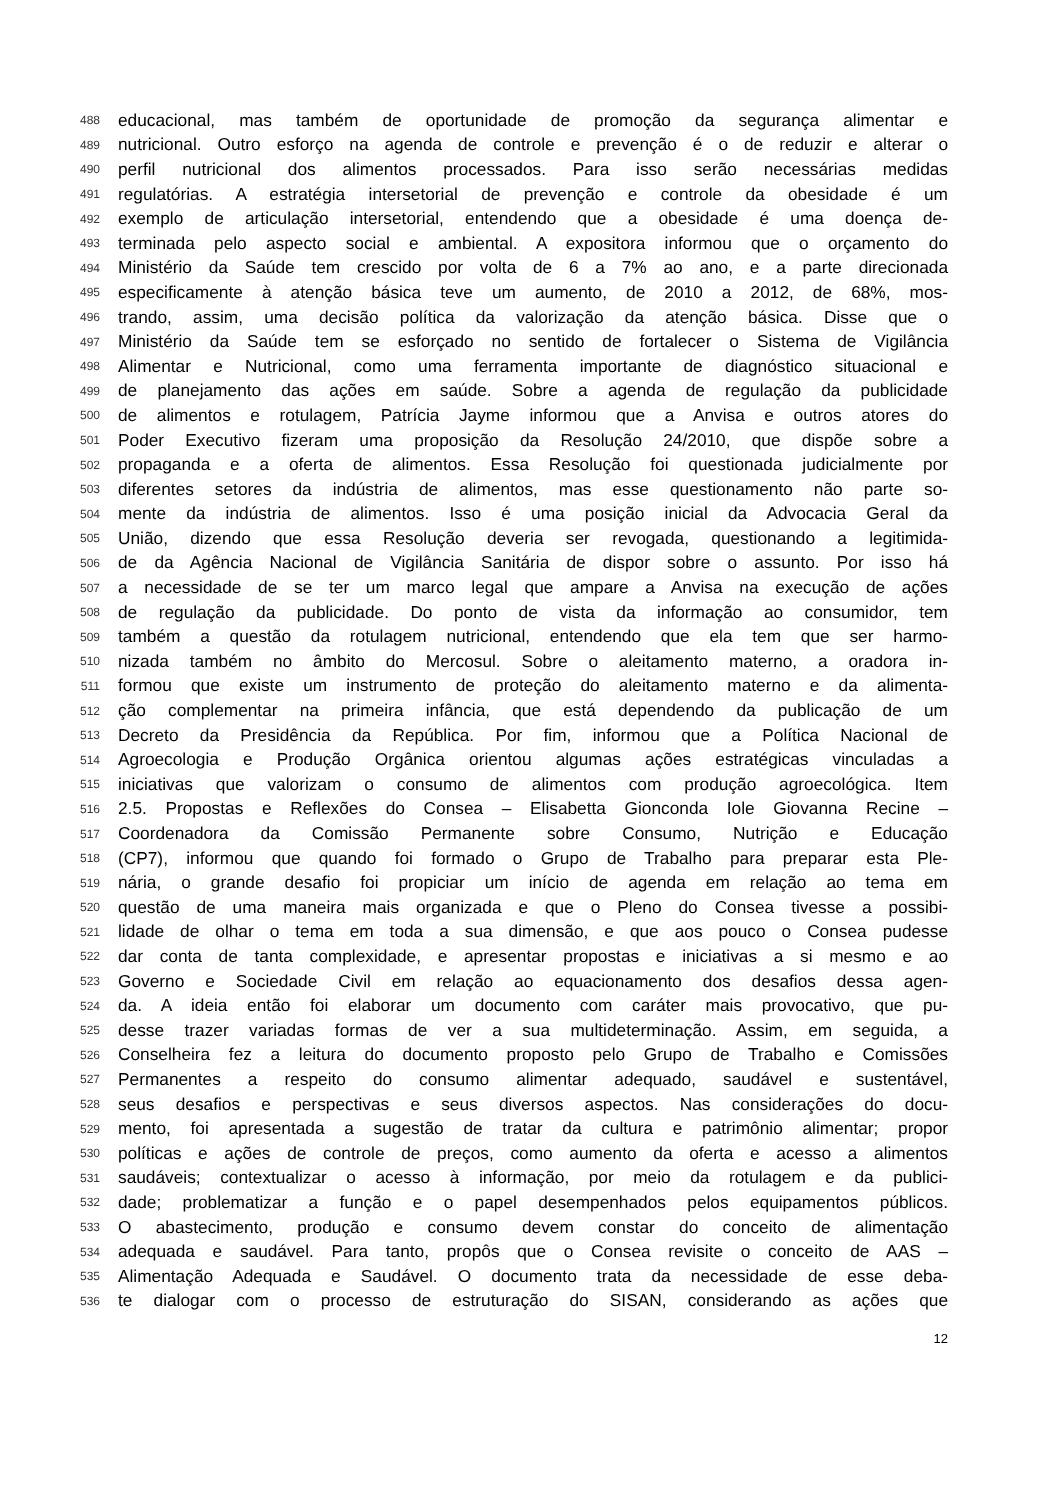488 educacional, mas também de oportunidade de promoção da segurança alimentar e
489 nutricional. Outro esforço na agenda de controle e prevenção é o de reduzir e alterar o
490 perfil nutricional dos alimentos processados. Para isso serão necessárias medidas
491 regulatórias. A estratégia intersetorial de prevenção e controle da obesidade é um
492 exemplo de articulação intersetorial, entendendo que a obesidade é uma doença de-
493 terminada pelo aspecto social e ambiental. A expositora informou que o orçamento do
494 Ministério da Saúde tem crescido por volta de 6 a 7% ao ano, e a parte direcionada
495 especificamente à atenção básica teve um aumento, de 2010 a 2012, de 68%, mos-
496 trando, assim, uma decisão política da valorização da atenção básica. Disse que o
497 Ministério da Saúde tem se esforçado no sentido de fortalecer o Sistema de Vigilância
498 Alimentar e Nutricional, como uma ferramenta importante de diagnóstico situacional e
499 de planejamento das ações em saúde. Sobre a agenda de regulação da publicidade
500 de alimentos e rotulagem, Patrícia Jayme informou que a Anvisa e outros atores do
501 Poder Executivo fizeram uma proposição da Resolução 24/2010, que dispõe sobre a
502 propaganda e a oferta de alimentos. Essa Resolução foi questionada judicialmente por
503 diferentes setores da indústria de alimentos, mas esse questionamento não parte so-
504 mente da indústria de alimentos. Isso é uma posição inicial da Advocacia Geral da
505 União, dizendo que essa Resolução deveria ser revogada, questionando a legitimida-
506 de da Agência Nacional de Vigilância Sanitária de dispor sobre o assunto. Por isso há
507 a necessidade de se ter um marco legal que ampare a Anvisa na execução de ações
508 de regulação da publicidade. Do ponto de vista da informação ao consumidor, tem
509 também a questão da rotulagem nutricional, entendendo que ela tem que ser harmo-
510 nizada também no âmbito do Mercosul. Sobre o aleitamento materno, a oradora in-
511 formou que existe um instrumento de proteção do aleitamento materno e da alimenta-
512 ção complementar na primeira infância, que está dependendo da publicação de um
513 Decreto da Presidência da República. Por fim, informou que a Política Nacional de
514 Agroecologia e Produção Orgânica orientou algumas ações estratégicas vinculadas a
515 iniciativas que valorizam o consumo de alimentos com produção agroecológica. Item
516 2.5. Propostas e Reflexões do Consea – Elisabetta Gionconda Iole Giovanna Recine –
517 Coordenadora da Comissão Permanente sobre Consumo, Nutrição e Educação
518 (CP7), informou que quando foi formado o Grupo de Trabalho para preparar esta Ple-
519 nária, o grande desafio foi propiciar um início de agenda em relação ao tema em
520 questão de uma maneira mais organizada e que o Pleno do Consea tivesse a possibi-
521 lidade de olhar o tema em toda a sua dimensão, e que aos pouco o Consea pudesse
522 dar conta de tanta complexidade, e apresentar propostas e iniciativas a si mesmo e ao
523 Governo e Sociedade Civil em relação ao equacionamento dos desafios dessa agen-
524 da. A ideia então foi elaborar um documento com caráter mais provocativo, que pu-
525 desse trazer variadas formas de ver a sua multideterminação. Assim, em seguida, a
526 Conselheira fez a leitura do documento proposto pelo Grupo de Trabalho e Comissões
527 Permanentes a respeito do consumo alimentar adequado, saudável e sustentável,
528 seus desafios e perspectivas e seus diversos aspectos. Nas considerações do docu-
529 mento, foi apresentada a sugestão de tratar da cultura e patrimônio alimentar; propor
530 políticas e ações de controle de preços, como aumento da oferta e acesso a alimentos
531 saudáveis; contextualizar o acesso à informação, por meio da rotulagem e da publici-
532 dade; problematizar a função e o papel desempenhados pelos equipamentos públicos.
533 O abastecimento, produção e consumo devem constar do conceito de alimentação
534 adequada e saudável. Para tanto, propôs que o Consea revisite o conceito de AAS –
535 Alimentação Adequada e Saudável. O documento trata da necessidade de esse deba-
536 te dialogar com o processo de estruturação do SISAN, considerando as ações que
12